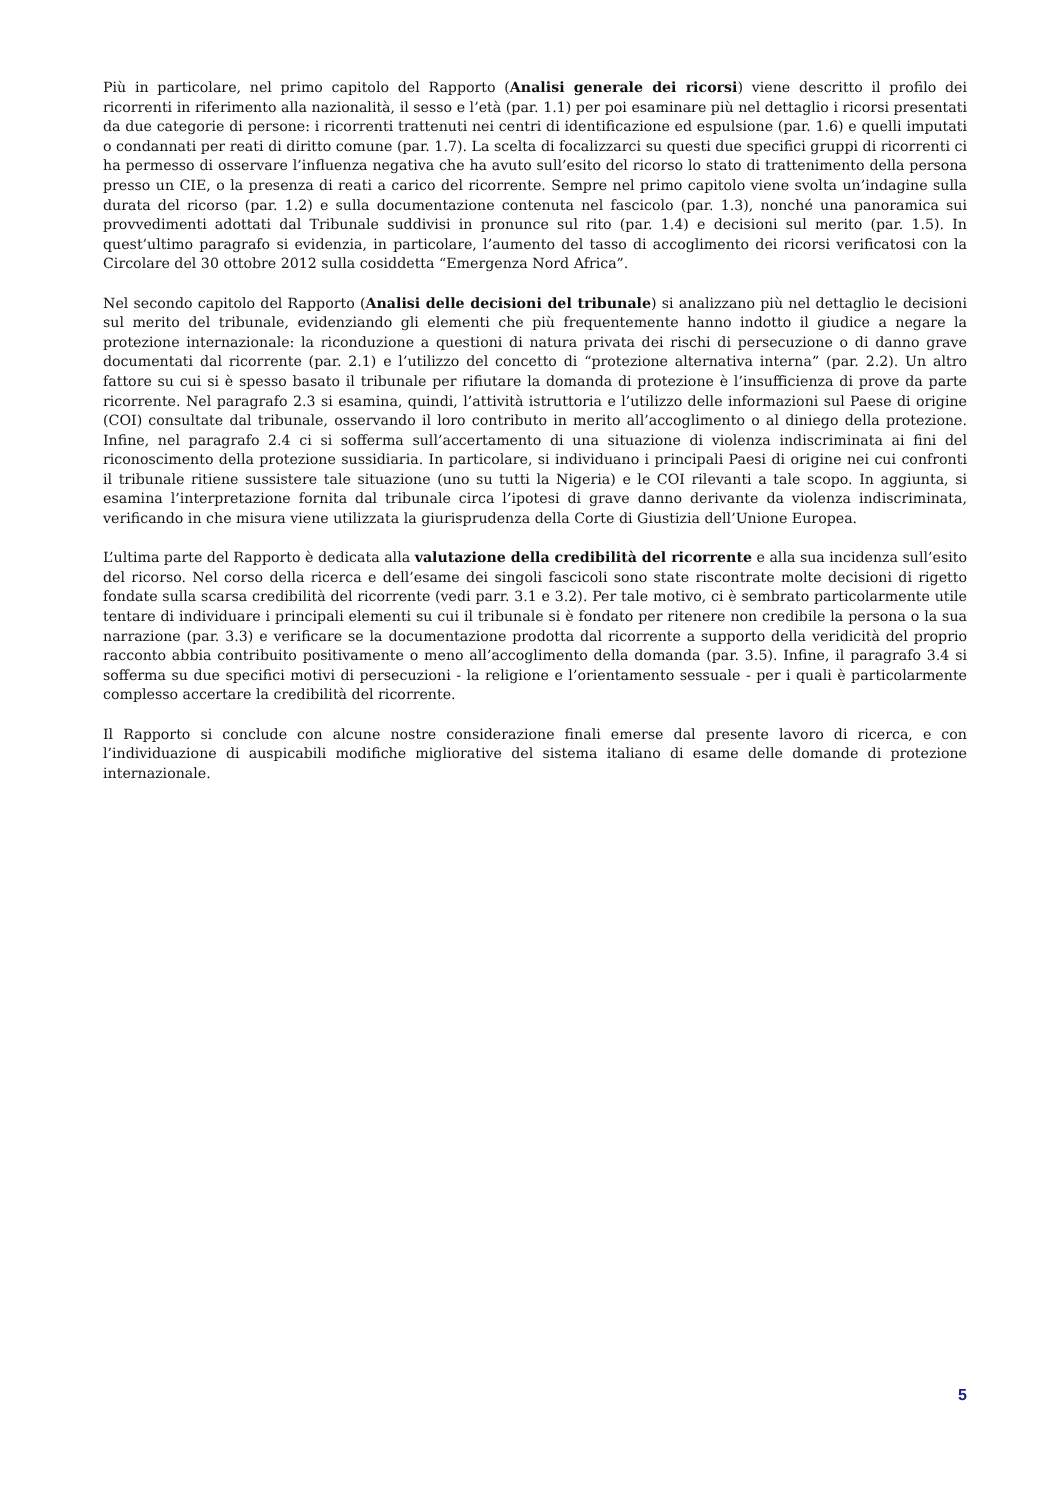Più in particolare, nel primo capitolo del Rapporto (Analisi generale dei ricorsi) viene descritto il profilo dei ricorrenti in riferimento alla nazionalità, il sesso e l’età (par. 1.1) per poi esaminare più nel dettaglio i ricorsi presentati da due categorie di persone: i ricorrenti trattenuti nei centri di identificazione ed espulsione (par. 1.6) e quelli imputati o condannati per reati di diritto comune (par. 1.7). La scelta di focalizzarci su questi due specifici gruppi di ricorrenti ci ha permesso di osservare l’influenza negativa che ha avuto sull’esito del ricorso lo stato di trattenimento della persona presso un CIE, o la presenza di reati a carico del ricorrente. Sempre nel primo capitolo viene svolta un’indagine sulla durata del ricorso (par. 1.2) e sulla documentazione contenuta nel fascicolo (par. 1.3), nonché una panoramica sui provvedimenti adottati dal Tribunale suddivisi in pronunce sul rito (par. 1.4) e decisioni sul merito (par. 1.5). In quest’ultimo paragrafo si evidenzia, in particolare, l’aumento del tasso di accoglimento dei ricorsi verificatosi con la Circolare del 30 ottobre 2012 sulla cosiddetta “Emergenza Nord Africa”.
Nel secondo capitolo del Rapporto (Analisi delle decisioni del tribunale) si analizzano più nel dettaglio le decisioni sul merito del tribunale, evidenziando gli elementi che più frequentemente hanno indotto il giudice a negare la protezione internazionale: la riconduzione a questioni di natura privata dei rischi di persecuzione o di danno grave documentati dal ricorrente (par. 2.1) e l’utilizzo del concetto di “protezione alternativa interna” (par. 2.2). Un altro fattore su cui si è spesso basato il tribunale per rifiutare la domanda di protezione è l’insufficienza di prove da parte ricorrente. Nel paragrafo 2.3 si esamina, quindi, l’attività istruttoria e l’utilizzo delle informazioni sul Paese di origine (COI) consultate dal tribunale, osservando il loro contributo in merito all’accoglimento o al diniego della protezione. Infine, nel paragrafo 2.4 ci si sofferma sull’accertamento di una situazione di violenza indiscriminata ai fini del riconoscimento della protezione sussidiaria. In particolare, si individuano i principali Paesi di origine nei cui confronti il tribunale ritiene sussistere tale situazione (uno su tutti la Nigeria) e le COI rilevanti a tale scopo. In aggiunta, si esamina l’interpretazione fornita dal tribunale circa l’ipotesi di grave danno derivante da violenza indiscriminata, verificando in che misura viene utilizzata la giurisprudenza della Corte di Giustizia dell’Unione Europea.
L’ultima parte del Rapporto è dedicata alla valutazione della credibilità del ricorrente e alla sua incidenza sull’esito del ricorso. Nel corso della ricerca e dell’esame dei singoli fascicoli sono state riscontrate molte decisioni di rigetto fondate sulla scarsa credibilità del ricorrente (vedi parr. 3.1 e 3.2). Per tale motivo, ci è sembrato particolarmente utile tentare di individuare i principali elementi su cui il tribunale si è fondato per ritenere non credibile la persona o la sua narrazione (par. 3.3) e verificare se la documentazione prodotta dal ricorrente a supporto della veridicità del proprio racconto abbia contribuito positivamente o meno all’accoglimento della domanda (par. 3.5). Infine, il paragrafo 3.4 si sofferma su due specifici motivi di persecuzioni - la religione e l’orientamento sessuale - per i quali è particolarmente complesso accertare la credibilità del ricorrente.
Il Rapporto si conclude con alcune nostre considerazione finali emerse dal presente lavoro di ricerca, e con l’individuazione di auspicabili modifiche migliorative del sistema italiano di esame delle domande di protezione internazionale.
5